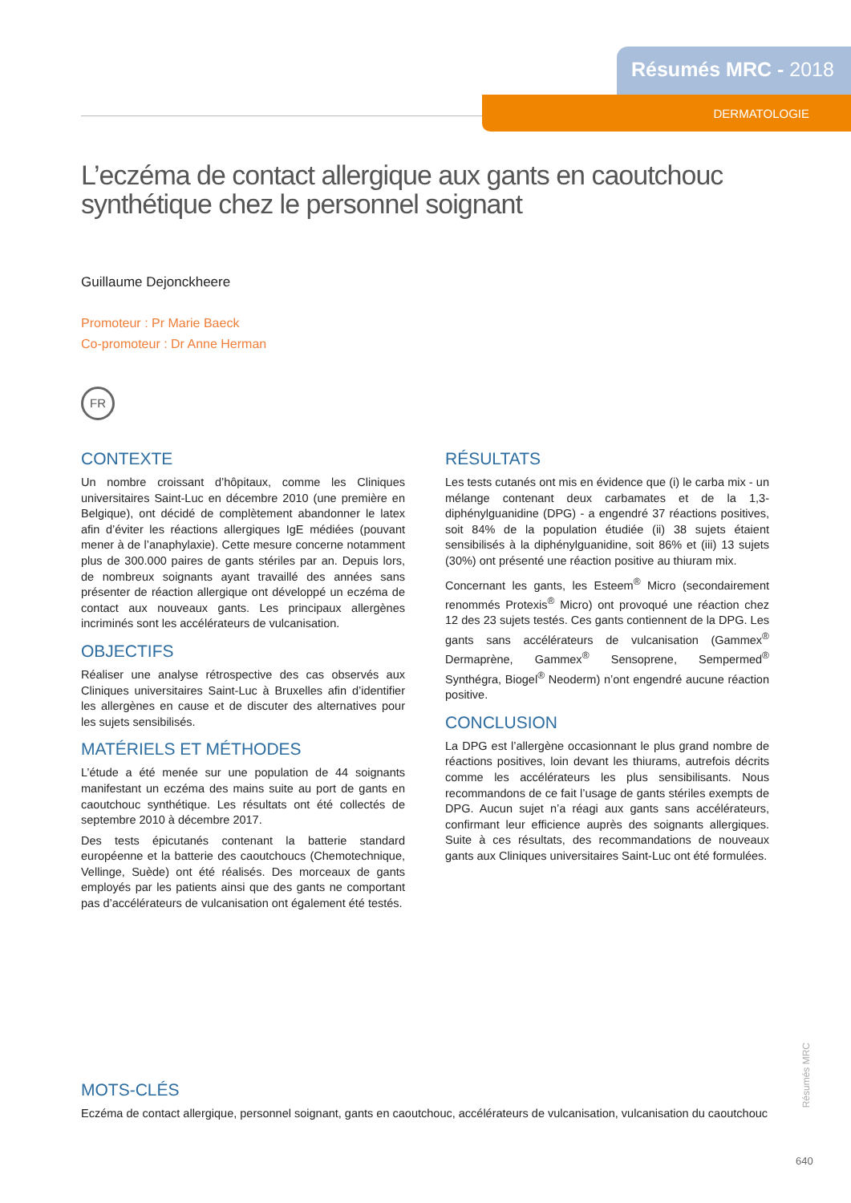Résumés MRC - 2018
DERMATOLOGIE
L’eczéma de contact allergique aux gants en caoutchouc synthétique chez le personnel soignant
Guillaume Dejonckheere
Promoteur : Pr Marie Baeck
Co-promoteur : Dr Anne Herman
FR
CONTEXTE
Un nombre croissant d’hôpitaux, comme les Cliniques universitaires Saint-Luc en décembre 2010 (une première en Belgique), ont décidé de complètement abandonner le latex afin d’éviter les réactions allergiques IgE médiées (pouvant mener à de l’anaphylaxie). Cette mesure concerne notamment plus de 300.000 paires de gants stériles par an. Depuis lors, de nombreux soignants ayant travaillé des années sans présenter de réaction allergique ont développé un eczéma de contact aux nouveaux gants. Les principaux allergènes incriminés sont les accélérateurs de vulcanisation.
OBJECTIFS
Réaliser une analyse rétrospective des cas observés aux Cliniques universitaires Saint-Luc à Bruxelles afin d’identifier les allergènes en cause et de discuter des alternatives pour les sujets sensibilisés.
MATÉRIELS ET MÉTHODES
L’étude a été menée sur une population de 44 soignants manifestant un eczéma des mains suite au port de gants en caoutchouc synthétique. Les résultats ont été collectés de septembre 2010 à décembre 2017.
Des tests épicutanés contenant la batterie standard européenne et la batterie des caoutchoucs (Chemotechnique, Vellinge, Suède) ont été réalisés. Des morceaux de gants employés par les patients ainsi que des gants ne comportant pas d’accélérateurs de vulcanisation ont également été testés.
RÉSULTATS
Les tests cutanés ont mis en évidence que (i) le carba mix - un mélange contenant deux carbamates et de la 1,3-diphénylguanidine (DPG) - a engendré 37 réactions positives, soit 84% de la population étudiée (ii) 38 sujets étaient sensibilisés à la diphénylguanidine, soit 86% et (iii) 13 sujets (30%) ont présenté une réaction positive au thiuram mix.
Concernant les gants, les Esteem<sup>®</sup> Micro (secondairement renommés Protexis<sup>®</sup> Micro) ont provoqué une réaction chez 12 des 23 sujets testés. Ces gants contiennent de la DPG. Les gants sans accélérateurs de vulcanisation (Gammex<sup>®</sup> Dermaprène, Gammex<sup>®</sup> Sensoprene, Sempermed<sup>®</sup> Synthégra, Biogel<sup>®</sup> Neoderm) n’ont engendré aucune réaction positive.
CONCLUSION
La DPG est l’allergène occasionnant le plus grand nombre de réactions positives, loin devant les thiurams, autrefois décrits comme les accélérateurs les plus sensibilisants. Nous recommandons de ce fait l’usage de gants stériles exempts de DPG. Aucun sujet n’a réagi aux gants sans accélérateurs, confirmant leur efficience auprès des soignants allergiques. Suite à ces résultats, des recommandations de nouveaux gants aux Cliniques universitaires Saint-Luc ont été formulées.
MOTS-CLÉS
Eczéma de contact allergique, personnel soignant, gants en caoutchouc, accélérateurs de vulcanisation, vulcanisation du caoutchouc
Résumés MRC
640